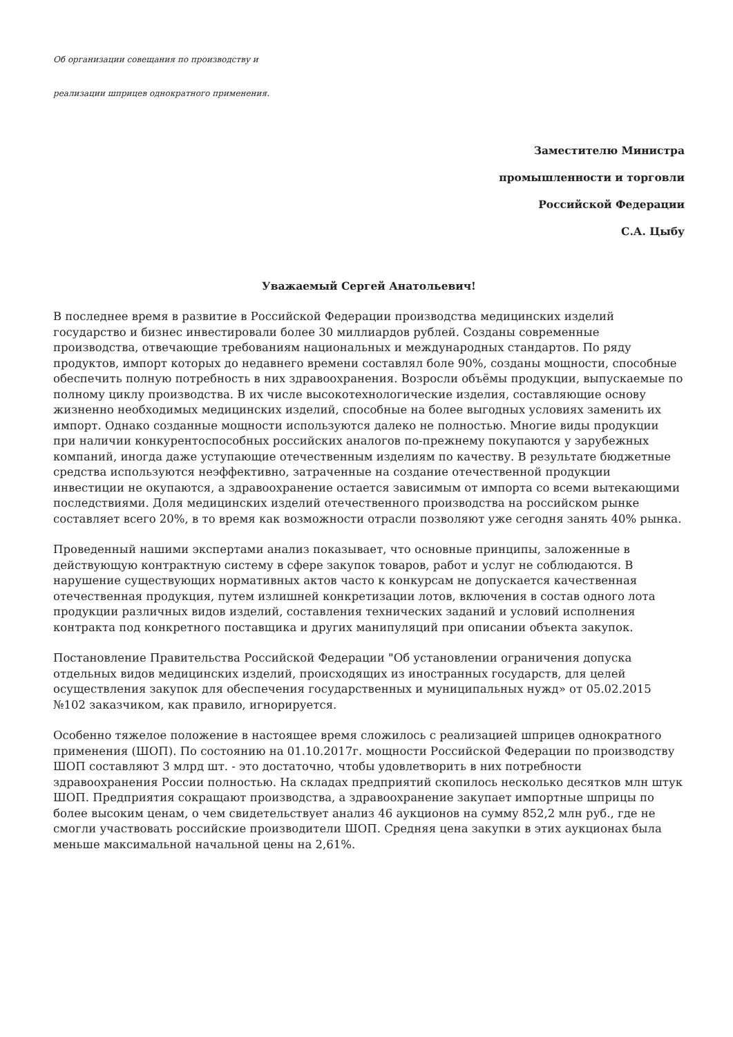Об организации совещания по производству и
реализации шприцев однократного применения.
Заместителю Министра
промышленности и торговли
Российской Федерации
С.А. Цыбу
Уважаемый Сергей Анатольевич!
В последнее время в развитие в Российской Федерации производства медицинских изделий государство и бизнес инвестировали более 30 миллиардов рублей. Созданы современные производства, отвечающие требованиям национальных и международных стандартов. По ряду продуктов, импорт которых до недавнего времени составлял боле 90%, созданы мощности, способные обеспечить полную потребность в них здравоохранения. Возросли объёмы продукции, выпускаемые по полному циклу производства. В их числе высокотехнологические изделия, составляющие основу жизненно необходимых медицинских изделий, способные на более выгодных условиях заменить их импорт. Однако созданные мощности используются далеко не полностью. Многие виды продукции при наличии конкурентоспособных российских аналогов по-прежнему покупаются у зарубежных компаний, иногда даже уступающие отечественным изделиям по качеству. В результате бюджетные средства используются неэффективно, затраченные на создание отечественной продукции инвестиции не окупаются, а здравоохранение остается зависимым от импорта со всеми вытекающими последствиями. Доля медицинских изделий отечественного производства на российском рынке составляет всего 20%, в то время как возможности отрасли позволяют уже сегодня занять 40% рынка.
Проведенный нашими экспертами анализ показывает, что основные принципы, заложенные в действующую контрактную систему в сфере закупок товаров, работ и услуг не соблюдаются. В нарушение существующих нормативных актов часто к конкурсам не допускается качественная отечественная продукция, путем излишней конкретизации лотов, включения в состав одного лота продукции различных видов изделий, составления технических заданий и условий исполнения контракта под конкретного поставщика и других манипуляций при описании объекта закупок.
Постановление Правительства Российской Федерации "Об установлении ограничения допуска отдельных видов медицинских изделий, происходящих из иностранных государств, для целей осуществления закупок для обеспечения государственных и муниципальных нужд» от 05.02.2015 №102 заказчиком, как правило, игнорируется.
Особенно тяжелое положение в настоящее время сложилось с реализацией шприцев однократного применения (ШОП). По состоянию на 01.10.2017г. мощности Российской Федерации по производству ШОП составляют 3 млрд шт. - это достаточно, чтобы удовлетворить в них потребности здравоохранения России полностью. На складах предприятий скопилось несколько десятков млн штук ШОП. Предприятия сокращают производства, а здравоохранение закупает импортные шприцы по более высоким ценам, о чем свидетельствует анализ 46 аукционов на сумму 852,2 млн руб., где не смогли участвовать российские производители ШОП. Средняя цена закупки в этих аукционах была меньше максимальной начальной цены на 2,61%.